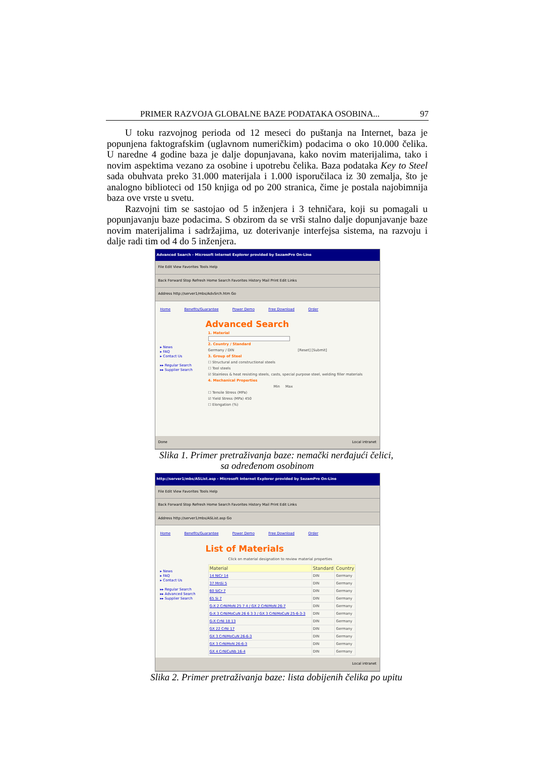PRIMER RAZVOJA GLOBALNE BAZE PODATAKA OSOBINA... 97
U toku razvojnog perioda od 12 meseci do puštanja na Internet, baza je popunjena faktografskim (uglavnom numeričkim) podacima o oko 10.000 čelika. U naredne 4 godine baza je dalje dopunjavana, kako novim materijalima, tako i novim aspektima vezano za osobine i upotrebu čelika. Baza podataka Key to Steel sada obuhvata preko 31.000 materijala i 1.000 isporučilaca iz 30 zemalja, što je analogno biblioteci od 150 knjiga od po 200 stranica, čime je postala najobimnija baza ove vrste u svetu.
Razvojni tim se sastojao od 5 inženjera i 3 tehničara, koji su pomagali u popunjavanju baze podacima. S obzirom da se vrši stalno dalje dopunjavanje baze novim materijalima i sadržajima, uz doterivanje interfejsa sistema, na razvoju i dalje radi tim od 4 do 5 inženjera.
Advanced Search - Microsoft Internet Explorer provided by SezamPro On-Line
File Edit View Favorites Tools Help
Back Forward Stop Refresh Home Search Favorites History Mail Print Edit Links
Address http://server1/mbs/AdvSrch.htm Go
Home Benefits/Guarantee Power Demo Free Download Order
Advanced Search
▸ News
▸ FAQ
▸ Contact Us
▸▸ Regular Search
▸▸ Supplier Search
1. Material
2. Country / Standard
Germany / DIN [Reset] [Submit]
3. Group of Steel
☐ Structural and constructional steels
☐ Tool steels
☑ Stainless & heat resisting steels, casts, special purpose steel, welding filler materials
4. Mechanical Properties
Min Max
☐ Tensile Stress (MPa)
☑ Yield Stress (MPa) 450
☐ Elongation (%)
Done Local intranet
Slika 1. Primer pretraživanja baze: nemački nerđajući čelici,
sa određenom osobinom
http://server1/mbs/ASList.asp - Microsoft Internet Explorer provided by SezamPro On-Line
File Edit View Favorites Tools Help
Back Forward Stop Refresh Home Search Favorites History Mail Print Edit Links
Address http://server1/mbs/ASList.asp Go
Home Benefits/Guarantee Power Demo Free Download Order
List of Materials
▸ News
▸ FAQ
▸ Contact Us
▸▸ Regular Search
▸▸ Advanced Search
▸▸ Supplier Search
Click on material designation to review material properties
| Material | Standard | Country |
| --- | --- | --- |
| 14 NiCr 14 | DIN | Germany |
| 37 MnSi 5 | DIN | Germany |
| 60 SiCr 7 | DIN | Germany |
| 65 Si 7 | DIN | Germany |
| G-X 2 CrNiMoN 25 7 4 / GX 2 CrNiMoN 26-7 | DIN | Germany |
| G-X 3 CrNiMoCuN 26 6 3 3 / GX 3 CrNiMoCuN 25-6-3-3 | DIN | Germany |
| G-X CrNi 18 13 | DIN | Germany |
| GX 22 CrNi 17 | DIN | Germany |
| GX 3 CrNiMoCuN 26-6-3 | DIN | Germany |
| GX 3 CrNiMoN 26-6-3 | DIN | Germany |
| GX 4 CrNiCuNb 16-4 | DIN | Germany |
Local intranet
Slika 2. Primer pretraživanja baze: lista dobijenih čelika po upitu